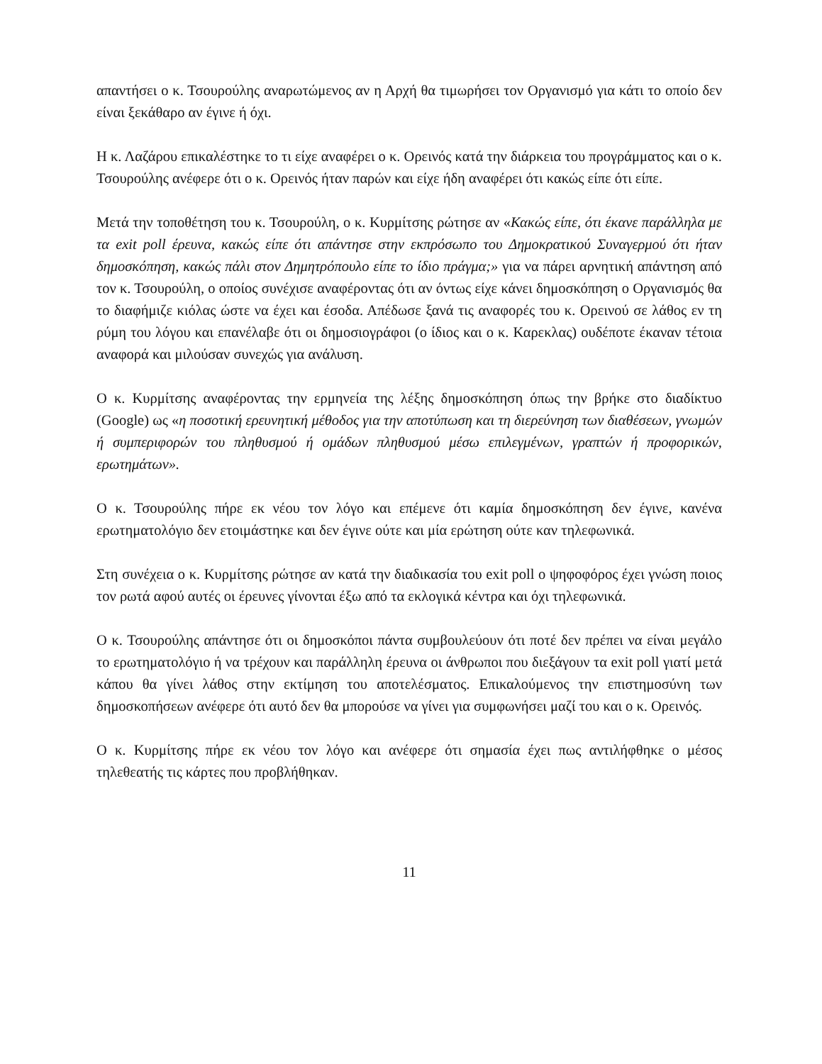απαντήσει ο κ. Τσουρούλης αναρωτώμενος αν η Αρχή θα τιμωρήσει τον Οργανισμό για κάτι το οποίο δεν είναι ξεκάθαρο αν έγινε ή όχι.
Η κ. Λαζάρου επικαλέστηκε το τι είχε αναφέρει ο κ. Ορεινός κατά την διάρκεια του προγράμματος και ο κ. Τσουρούλης ανέφερε ότι ο κ. Ορεινός ήταν παρών και είχε ήδη αναφέρει ότι κακώς είπε ότι είπε.
Μετά την τοποθέτηση του κ. Τσουρούλη, ο κ. Κυρμίτσης ρώτησε αν «Κακώς είπε, ότι έκανε παράλληλα με τα exit poll έρευνα, κακώς είπε ότι απάντησε στην εκπρόσωπο του Δημοκρατικού Συναγερμού ότι ήταν δημοσκόπηση, κακώς πάλι στον Δημητρόπουλο είπε το ίδιο πράγμα;» για να πάρει αρνητική απάντηση από τον κ. Τσουρούλη, ο οποίος συνέχισε αναφέροντας ότι αν όντως είχε κάνει δημοσκόπηση ο Οργανισμός θα το διαφήμιζε κιόλας ώστε να έχει και έσοδα. Απέδωσε ξανά τις αναφορές του κ. Ορεινού σε λάθος εν τη ρύμη του λόγου και επανέλαβε ότι οι δημοσιογράφοι (ο ίδιος και ο κ. Καρεκλας) ουδέποτε έκαναν τέτοια αναφορά και μιλούσαν συνεχώς για ανάλυση.
Ο κ. Κυρμίτσης αναφέροντας την ερμηνεία της λέξης δημοσκόπηση όπως την βρήκε στο διαδίκτυο (Google) ως «η ποσοτική ερευνητική μέθοδος για την αποτύπωση και τη διερεύνηση των διαθέσεων, γνωμών ή συμπεριφορών του πληθυσμού ή ομάδων πληθυσμού μέσω επιλεγμένων, γραπτών ή προφορικών, ερωτημάτων».
Ο κ. Τσουρούλης πήρε εκ νέου τον λόγο και επέμενε ότι καμία δημοσκόπηση δεν έγινε, κανένα ερωτηματολόγιο δεν ετοιμάστηκε και δεν έγινε ούτε και μία ερώτηση ούτε καν τηλεφωνικά.
Στη συνέχεια ο κ. Κυρμίτσης ρώτησε αν κατά την διαδικασία του exit poll ο ψηφοφόρος έχει γνώση ποιος τον ρωτά αφού αυτές οι έρευνες γίνονται έξω από τα εκλογικά κέντρα και όχι τηλεφωνικά.
Ο κ. Τσουρούλης απάντησε ότι οι δημοσκόποι πάντα συμβουλεύουν ότι ποτέ δεν πρέπει να είναι μεγάλο το ερωτηματολόγιο ή να τρέχουν και παράλληλη έρευνα οι άνθρωποι που διεξάγουν τα exit poll γιατί μετά κάπου θα γίνει λάθος στην εκτίμηση του αποτελέσματος. Επικαλούμενος την επιστημοσύνη των δημοσκοπήσεων ανέφερε ότι αυτό δεν θα μπορούσε να γίνει για συμφωνήσει μαζί του και ο κ. Ορεινός.
Ο κ. Κυρμίτσης πήρε εκ νέου τον λόγο και ανέφερε ότι σημασία έχει πως αντιλήφθηκε ο μέσος τηλεθεατής τις κάρτες που προβλήθηκαν.
11